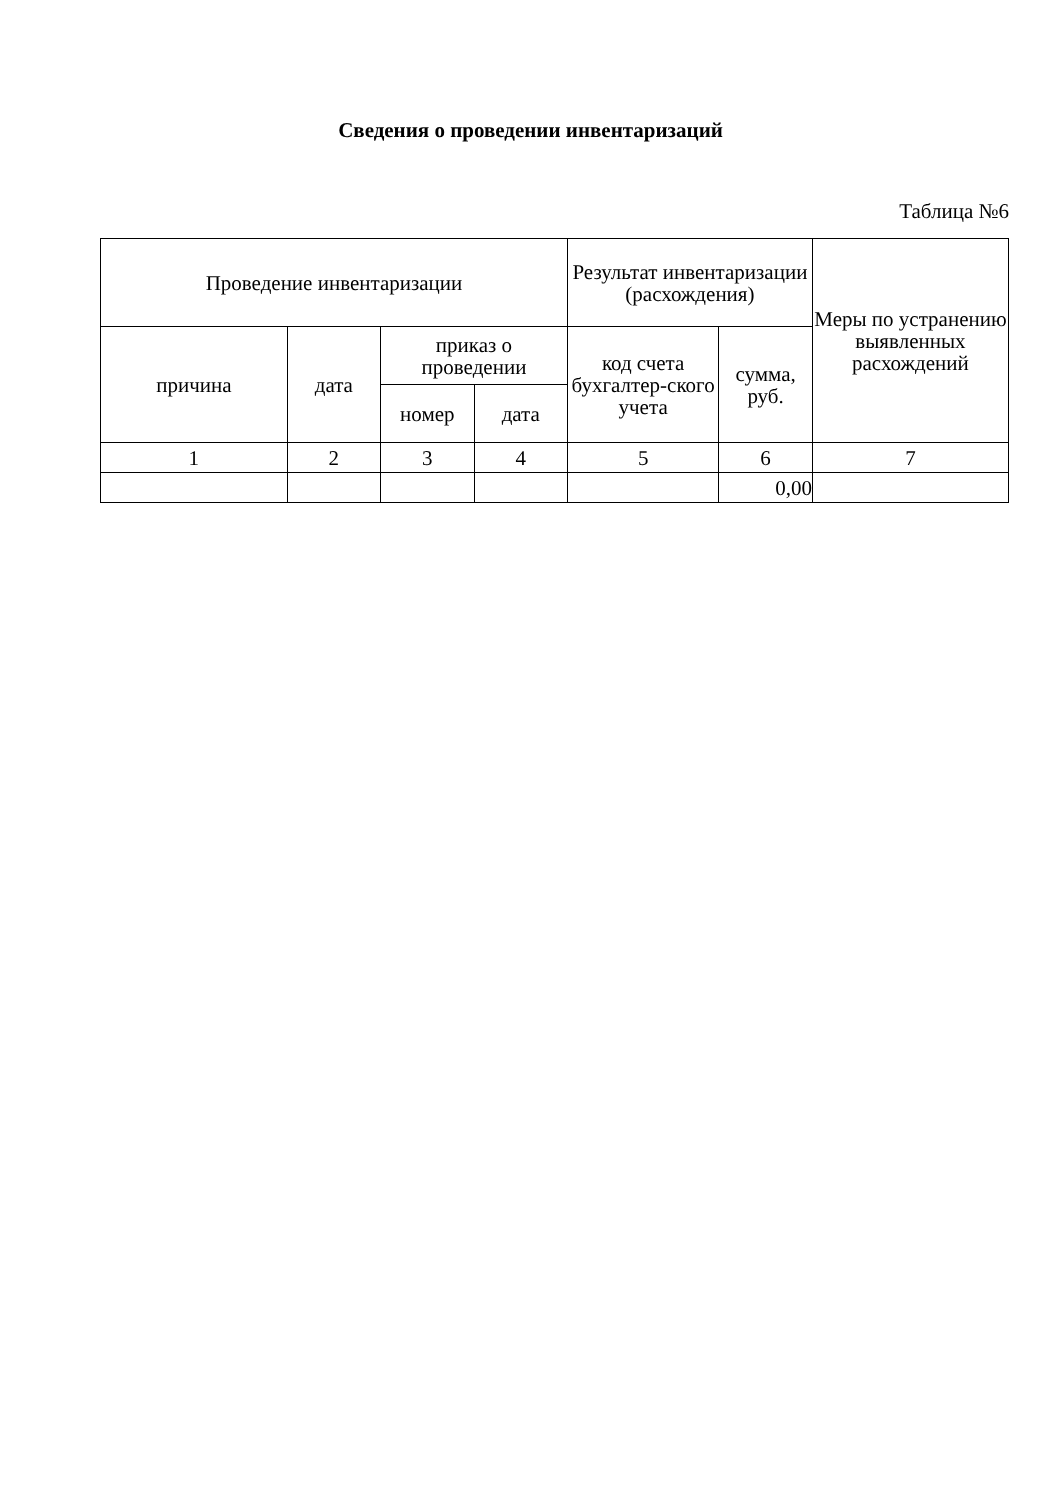Сведения о проведении инвентаризаций
Таблица №6
| Проведение инвентаризации | | | | Результат инвентаризации (расхождения) | | Меры по устранению выявленных расхождений |
| --- | --- | --- | --- | --- | --- | --- |
| причина | дата | приказ о проведении | | код счета бухгалтер-ского учета | сумма, руб. | |
| | | номер | дата | | | |
| 1 | 2 | 3 | 4 | 5 | 6 | 7 |
| | | | | | 0,00 | |